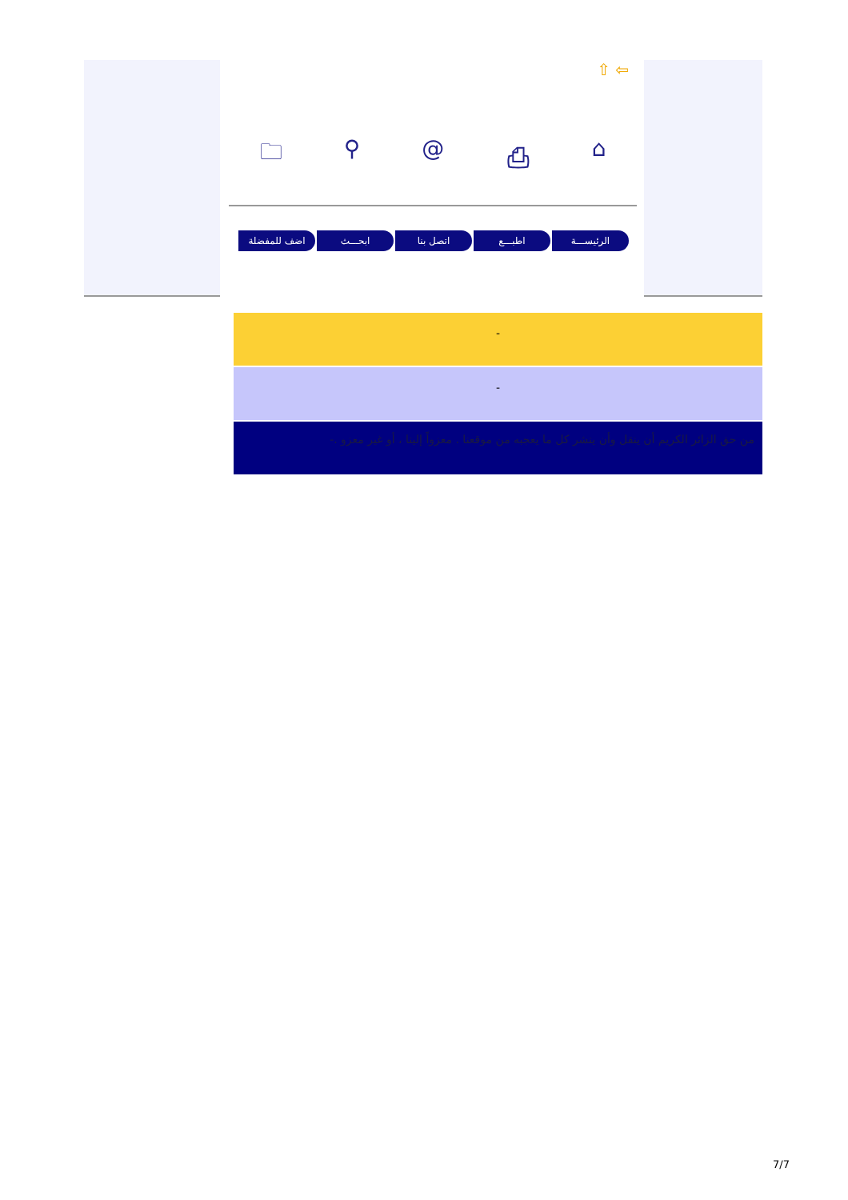⇧ ⇦
🗀 ⚲ @ ⎙ ⌂
الرئيســـة اطبـــع اتصل بنا ابحـــث اضف للمفضلة
-
-
من حق الزائر الكريم أن ينقل وأن ينشر كل ما يعجبه من موقعنا . معزواً إلينا ، أو غير معزو .-
7/7